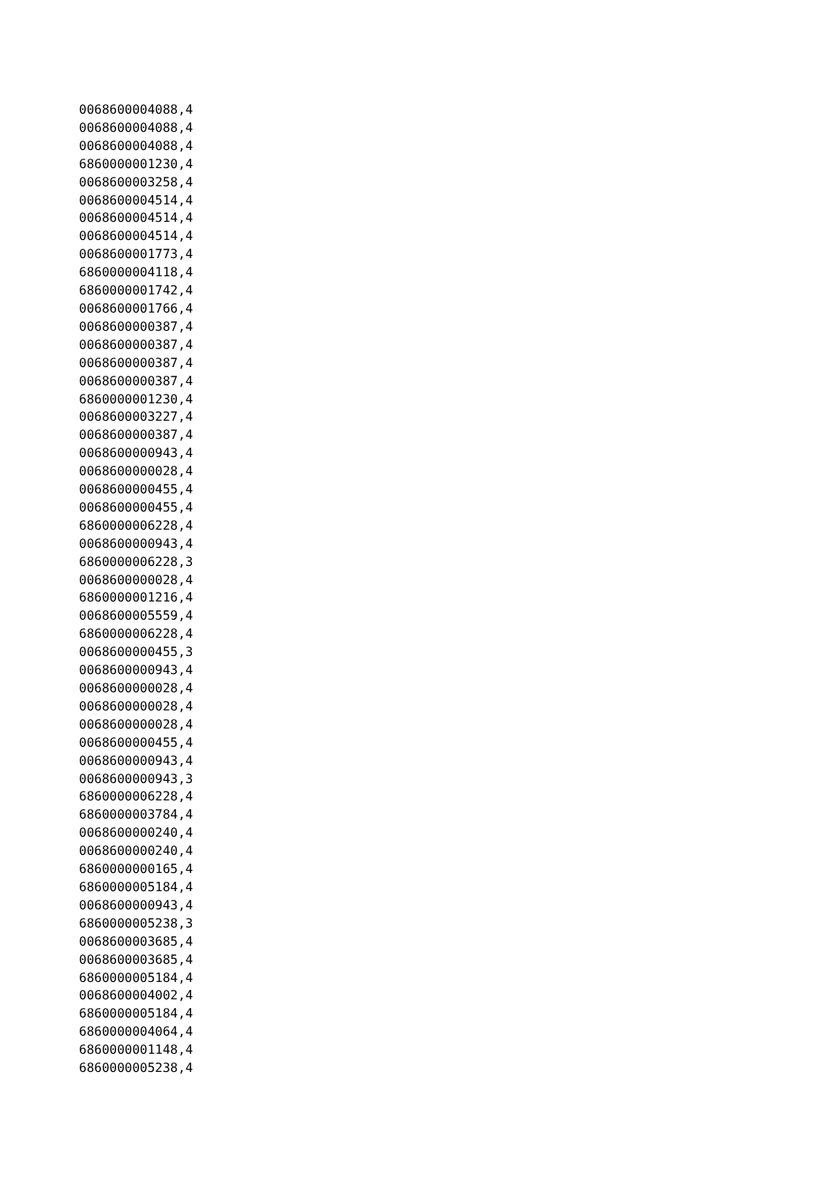0068600004088,4
0068600004088,4
0068600004088,4
6860000001230,4
0068600003258,4
0068600004514,4
0068600004514,4
0068600004514,4
0068600001773,4
6860000004118,4
6860000001742,4
0068600001766,4
0068600000387,4
0068600000387,4
0068600000387,4
0068600000387,4
6860000001230,4
0068600003227,4
0068600000387,4
0068600000943,4
0068600000028,4
0068600000455,4
0068600000455,4
6860000006228,4
0068600000943,4
6860000006228,3
0068600000028,4
6860000001216,4
0068600005559,4
6860000006228,4
0068600000455,3
0068600000943,4
0068600000028,4
0068600000028,4
0068600000028,4
0068600000455,4
0068600000943,4
0068600000943,3
6860000006228,4
6860000003784,4
0068600000240,4
0068600000240,4
6860000000165,4
6860000005184,4
0068600000943,4
6860000005238,3
0068600003685,4
0068600003685,4
6860000005184,4
0068600004002,4
6860000005184,4
6860000004064,4
6860000001148,4
6860000005238,4